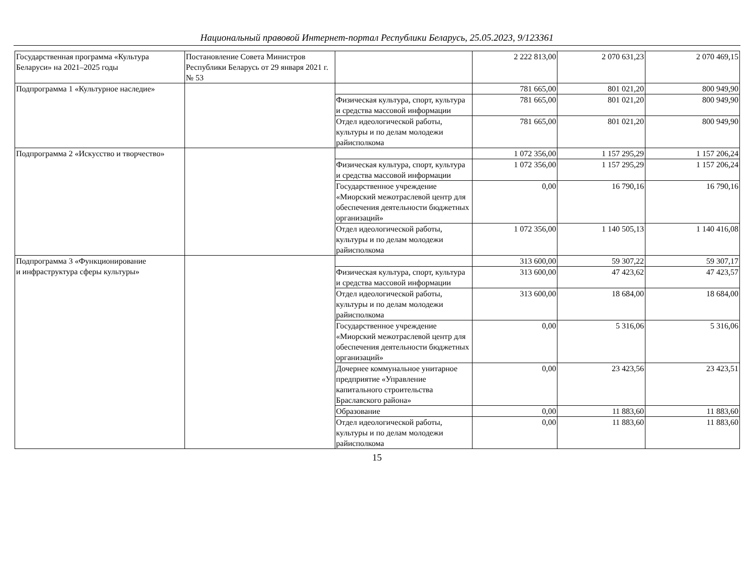Национальный правовой Интернет-портал Республики Беларусь, 25.05.2023, 9/123361
| Государственная программа «Культура Беларуси» на 2021–2025 годы | Постановление Совета Министров Республики Беларусь от 29 января 2021 г. № 53 | | 2 222 813,00 | 2 070 631,23 | 2 070 469,15 |
| Подпрограмма 1 «Культурное наследие» | | | 781 665,00 | 801 021,20 | 800 949,90 |
| | | Физическая культура, спорт, культура и средства массовой информации | 781 665,00 | 801 021,20 | 800 949,90 |
| | | Отдел идеологической работы, культуры и по делам молодежи райисполкома | 781 665,00 | 801 021,20 | 800 949,90 |
| Подпрограмма 2 «Искусство и творчество» | | | 1 072 356,00 | 1 157 295,29 | 1 157 206,24 |
| | | Физическая культура, спорт, культура и средства массовой информации | 1 072 356,00 | 1 157 295,29 | 1 157 206,24 |
| | | Государственное учреждение «Миорский межотраслевой центр для обеспечения деятельности бюджетных организаций» | 0,00 | 16 790,16 | 16 790,16 |
| | | Отдел идеологической работы, культуры и по делам молодежи райисполкома | 1 072 356,00 | 1 140 505,13 | 1 140 416,08 |
| Подпрограмма 3 «Функционирование и инфраструктура сферы культуры» | | | 313 600,00 | 59 307,22 | 59 307,17 |
| | | Физическая культура, спорт, культура и средства массовой информации | 313 600,00 | 47 423,62 | 47 423,57 |
| | | Отдел идеологической работы, культуры и по делам молодежи райисполкома | 313 600,00 | 18 684,00 | 18 684,00 |
| | | Государственное учреждение «Миорский межотраслевой центр для обеспечения деятельности бюджетных организаций» | 0,00 | 5 316,06 | 5 316,06 |
| | | Дочернее коммунальное унитарное предприятие «Управление капитального строительства Браславского района» | 0,00 | 23 423,56 | 23 423,51 |
| | | Образование | 0,00 | 11 883,60 | 11 883,60 |
| | | Отдел идеологической работы, культуры и по делам молодежи райисполкома | 0,00 | 11 883,60 | 11 883,60 |
15